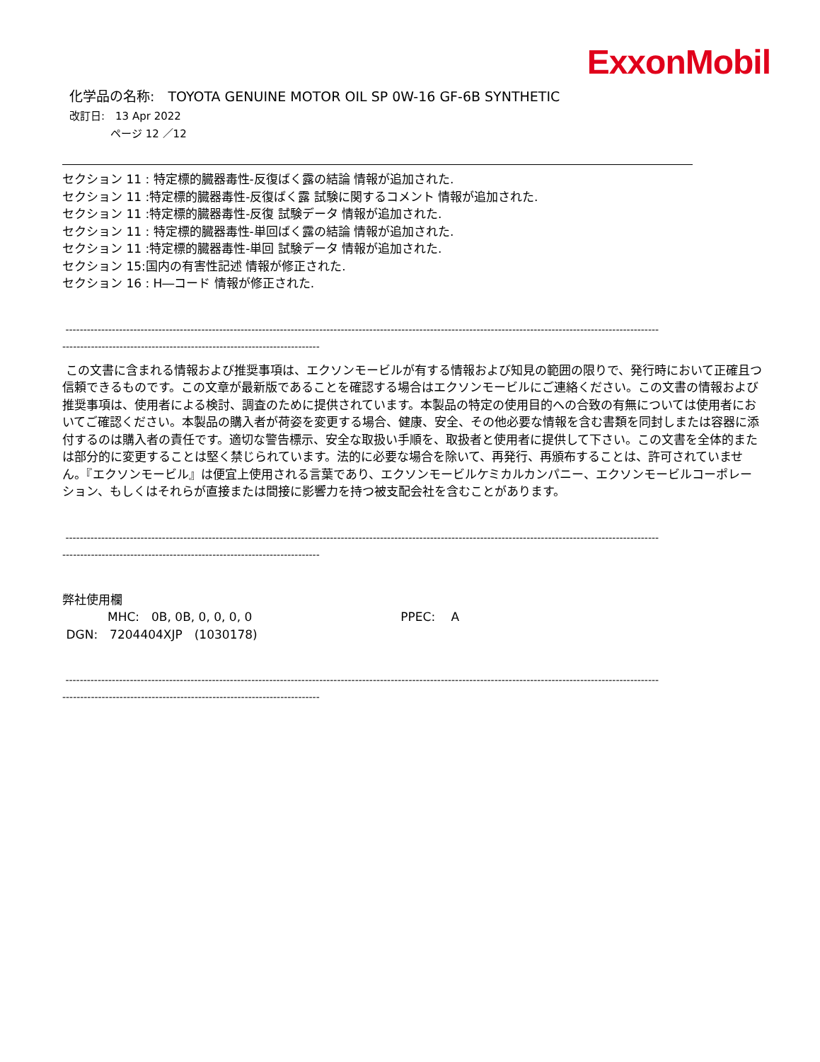ExxonMobil
化学品の名称:　TOYOTA GENUINE MOTOR OIL SP 0W-16 GF-6B SYNTHETIC
改訂日:　13 Apr 2022
ページ 12 ／12
セクション 11 : 特定標的臓器毒性-反復ばく露の結論 情報が追加された.
セクション 11 :特定標的臓器毒性-反復ばく露 試験に関するコメント 情報が追加された.
セクション 11 :特定標的臓器毒性-反復 試験データ 情報が追加された.
セクション 11 : 特定標的臓器毒性-単回ばく露の結論 情報が追加された.
セクション 11 :特定標的臓器毒性-単回 試験データ 情報が追加された.
セクション 15:国内の有害性記述 情報が修正された.
セクション 16 : H―コード 情報が修正された.
----------------------------------------------------------------------------------------------------------------------------------------------------------------------
------------------------------------------------------------------------
この文書に含まれる情報および推奨事項は、エクソンモービルが有する情報および知見の範囲の限りで、発行時において正確且つ信頼できるものです。この文章が最新版であることを確認する場合はエクソンモービルにご連絡ください。この文書の情報および推奨事項は、使用者による検討、調査のために提供されています。本製品の特定の使用目的への合致の有無については使用者においてご確認ください。本製品の購入者が荷姿を変更する場合、健康、安全、その他必要な情報を含む書類を同封しまたは容器に添付するのは購入者の責任です。適切な警告標示、安全な取扱い手順を、取扱者と使用者に提供して下さい。この文書を全体的または部分的に変更することは堅く禁じられています。法的に必要な場合を除いて、再発行、再頒布することは、許可されていません。『エクソンモービル』は便宜上使用される言葉であり、エクソンモービルケミカルカンパニー、エクソンモービルコーポレーション、もしくはそれらが直接または間接に影響力を持つ被支配会社を含むことがあります。
----------------------------------------------------------------------------------------------------------------------------------------------------------------------
------------------------------------------------------------------------
弊社使用欄
MHC:　0B, 0B, 0, 0, 0, 0 PPEC:　 A
DGN:　7204404XJP　(1030178)
----------------------------------------------------------------------------------------------------------------------------------------------------------------------
------------------------------------------------------------------------